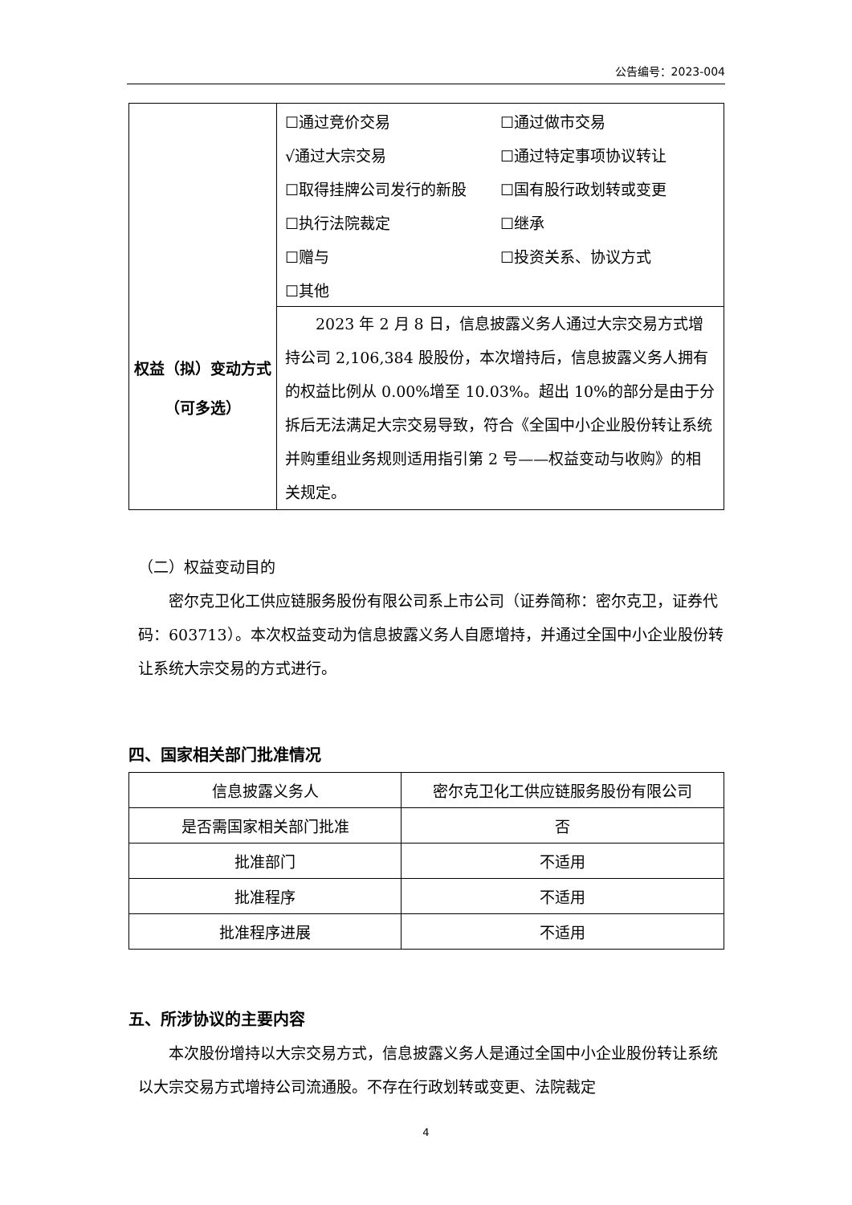公告编号：2023-004
| 权益（拟）变动方式 （可多选） | ☐通过竞价交易 ☐通过做市交易 √通过大宗交易 ☐通过特定事项协议转让 ☐取得挂牌公司发行的新股 ☐国有股行政划转或变更 ☐执行法院裁定 ☐继承 ☐赠与 ☐投资关系、协议方式 ☐其他 |
| | 2023 年 2 月 8 日，信息披露义务人通过大宗交易方式增持公司 2,106,384 股股份，本次增持后，信息披露义务人拥有的权益比例从 0.00%增至 10.03%。超出 10%的部分是由于分拆后无法满足大宗交易导致，符合《全国中小企业股份转让系统并购重组业务规则适用指引第 2 号——权益变动与收购》的相关规定。 |
（二）权益变动目的
密尔克卫化工供应链服务股份有限公司系上市公司（证券简称：密尔克卫，证券代码：603713）。本次权益变动为信息披露义务人自愿增持，并通过全国中小企业股份转让系统大宗交易的方式进行。
四、国家相关部门批准情况
| 信息披露义务人 | 密尔克卫化工供应链服务股份有限公司 |
| 是否需国家相关部门批准 | 否 |
| 批准部门 | 不适用 |
| 批准程序 | 不适用 |
| 批准程序进展 | 不适用 |
五、所涉协议的主要内容
本次股份增持以大宗交易方式，信息披露义务人是通过全国中小企业股份转让系统以大宗交易方式增持公司流通股。不存在行政划转或变更、法院裁定
4